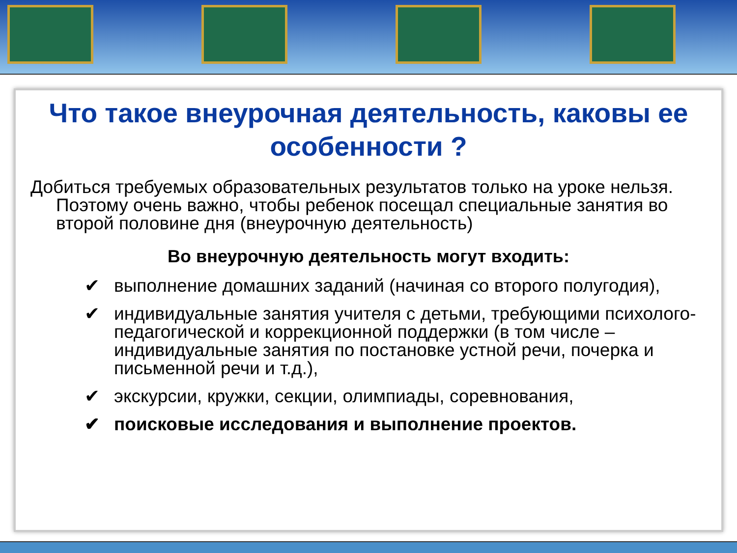Что такое внеурочная деятельность, каковы ее особенности ?
Добиться требуемых образовательных результатов только на уроке нельзя. Поэтому очень важно, чтобы ребенок посещал специальные занятия во второй половине дня (внеурочную деятельность)
Во внеурочную деятельность могут входить:
✔ выполнение домашних заданий (начиная со второго полугодия),
✔ индивидуальные занятия учителя с детьми, требующими психолого-педагогической и коррекционной поддержки (в том числе – индивидуальные занятия по постановке устной речи, почерка и письменной речи и т.д.),
✔ экскурсии, кружки, секции, олимпиады, соревнования,
✔ поисковые исследования и выполнение проектов.